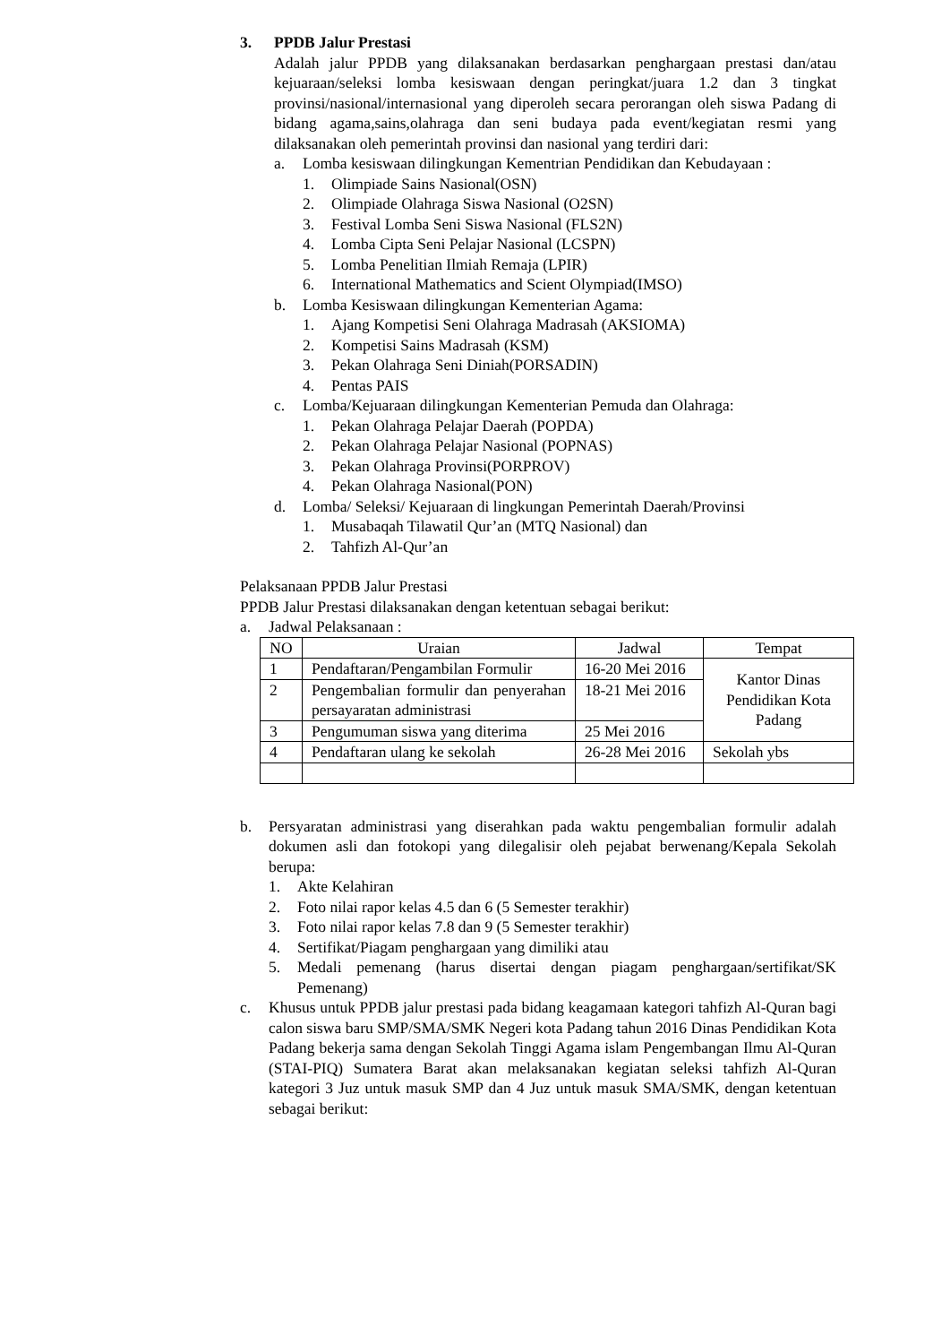3. PPDB Jalur Prestasi
Adalah jalur PPDB yang dilaksanakan berdasarkan penghargaan prestasi dan/atau kejuaraan/seleksi lomba kesiswaan dengan peringkat/juara 1.2 dan 3 tingkat provinsi/nasional/internasional yang diperoleh secara perorangan oleh siswa Padang di bidang agama,sains,olahraga dan seni budaya pada event/kegiatan resmi yang dilaksanakan oleh pemerintah provinsi dan nasional yang terdiri dari:
a. Lomba kesiswaan dilingkungan Kementrian Pendidikan dan Kebudayaan :
1. Olimpiade Sains Nasional(OSN)
2. Olimpiade Olahraga Siswa Nasional (O2SN)
3. Festival Lomba Seni Siswa Nasional (FLS2N)
4. Lomba Cipta Seni Pelajar Nasional (LCSPN)
5. Lomba Penelitian Ilmiah Remaja (LPIR)
6. International Mathematics and Scient Olympiad(IMSO)
b. Lomba Kesiswaan dilingkungan Kementerian Agama:
1. Ajang Kompetisi Seni Olahraga Madrasah (AKSIOMA)
2. Kompetisi Sains Madrasah (KSM)
3. Pekan Olahraga Seni Diniah(PORSADIN)
4. Pentas PAIS
c. Lomba/Kejuaraan dilingkungan Kementerian Pemuda dan Olahraga:
1. Pekan Olahraga Pelajar Daerah (POPDA)
2. Pekan Olahraga Pelajar Nasional (POPNAS)
3. Pekan Olahraga Provinsi(PORPROV)
4. Pekan Olahraga Nasional(PON)
d. Lomba/ Seleksi/ Kejuaraan di lingkungan Pemerintah Daerah/Provinsi
1. Musabaqah Tilawatil Qur’an (MTQ Nasional) dan
2. Tahfizh Al-Qur’an
Pelaksanaan PPDB Jalur Prestasi
PPDB Jalur Prestasi dilaksanakan dengan ketentuan sebagai berikut:
a. Jadwal Pelaksanaan :
| NO | Uraian | Jadwal | Tempat |
| --- | --- | --- | --- |
| 1 | Pendaftaran/Pengambilan Formulir | 16-20 Mei 2016 | Kantor Dinas Pendidikan Kota Padang |
| 2 | Pengembalian formulir dan penyerahan persayaratan administrasi | 18-21 Mei 2016 | |
| 3 | Pengumuman siswa yang diterima | 25 Mei 2016 | |
| 4 | Pendaftaran ulang ke sekolah | 26-28 Mei 2016 | Sekolah ybs |
b. Persyaratan administrasi yang diserahkan pada waktu pengembalian formulir adalah dokumen asli dan fotokopi yang dilegalisir oleh pejabat berwenang/Kepala Sekolah berupa:
1. Akte Kelahiran
2. Foto nilai rapor kelas 4.5 dan 6 (5 Semester terakhir)
3. Foto nilai rapor kelas 7.8 dan 9 (5 Semester terakhir)
4. Sertifikat/Piagam penghargaan yang dimiliki atau
5. Medali pemenang (harus disertai dengan piagam penghargaan/sertifikat/SK Pemenang)
c. Khusus untuk PPDB jalur prestasi pada bidang keagamaan kategori tahfizh Al-Quran bagi calon siswa baru SMP/SMA/SMK Negeri kota Padang tahun 2016 Dinas Pendidikan Kota Padang bekerja sama dengan Sekolah Tinggi Agama islam Pengembangan Ilmu Al-Quran (STAI-PIQ) Sumatera Barat akan melaksanakan kegiatan seleksi tahfizh Al-Quran kategori 3 Juz untuk masuk SMP dan 4 Juz untuk masuk SMA/SMK, dengan ketentuan sebagai berikut: